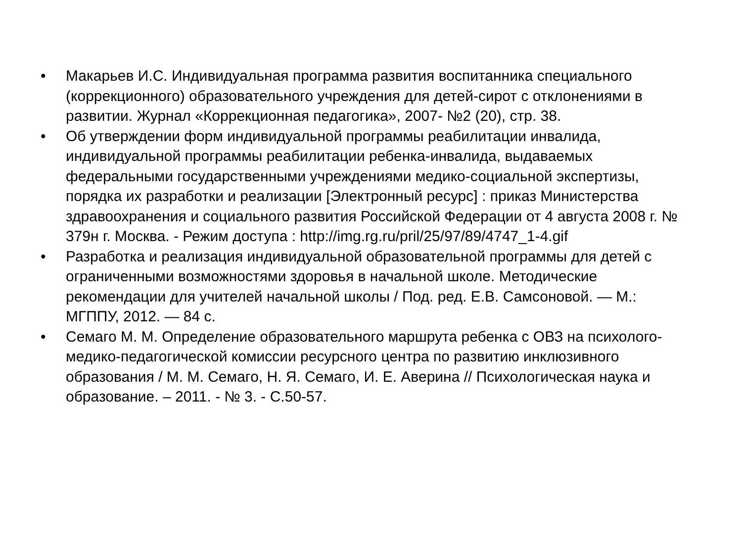• Макарьев И.С. Индивидуальная программа развития воспитанника специального (коррекционного) образовательного учреждения для детей-сирот с отклонениями в развитии. Журнал «Коррекционная педагогика», 2007- №2 (20), стр. 38.
• Об утверждении форм индивидуальной программы реабилитации инвалида, индивидуальной программы реабилитации ребенка-инвалида, выдаваемых федеральными государственными учреждениями медико-социальной экспертизы, порядка их разработки и реализации [Электронный ресурс] : приказ Министерства здравоохранения и социального развития Российской Федерации от 4 августа 2008 г. № 379н г. Москва. - Режим доступа : http://img.rg.ru/pril/25/97/89/4747_1-4.gif
• Разработка и реализация индивидуальной образовательной программы для детей с ограниченными возможностями здоровья в начальной школе. Методические рекомендации для учителей начальной школы / Под. ред. Е.В. Самсоновой. — М.: МГППУ, 2012. — 84 с.
• Семаго М. М. Определение образовательного маршрута ребенка с ОВЗ на психолого-медико-педагогической комиссии ресурсного центра по развитию инклюзивного образования / М. М. Семаго, Н. Я. Семаго, И. Е. Аверина // Психологическая наука и образование. – 2011. - № 3. - С.50-57.